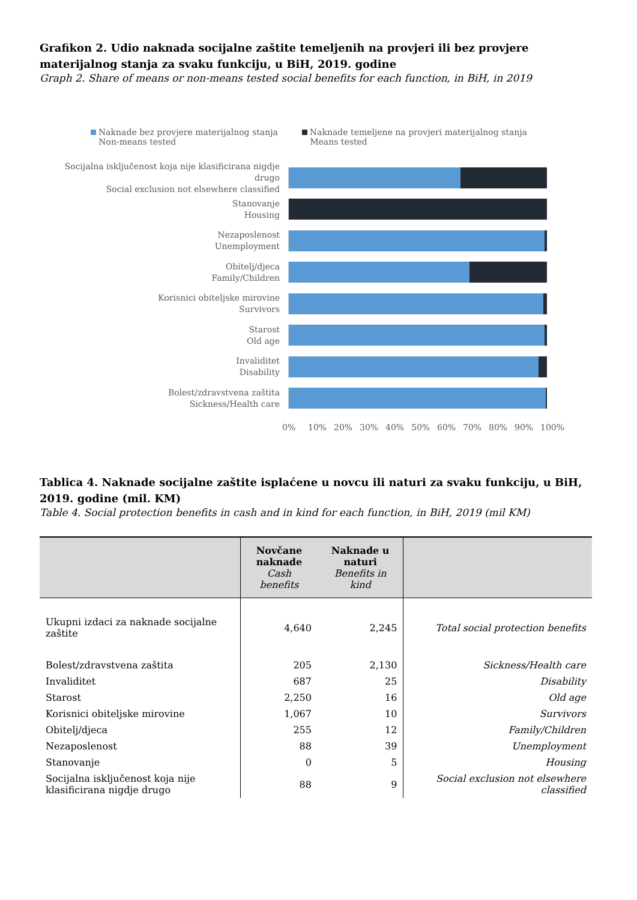Grafikon 2. Udio naknada socijalne zaštite temeljenih na provjeri ili bez provjere materijalnog stanja za svaku funkciju, u BiH, 2019. godine
Graph 2. Share of means or non-means tested social benefits for each function, in BiH, in 2019
Naknade bez provjere materijalnog stanja
Non-means tested
Naknade temeljene na provjeri materijalnog stanja
Means tested
Socijalna isključenost koja nije klasificirana nigdje drugo
Social exclusion not elsewhere classified
Stanovanje
Housing
Nezaposlenost
Unemployment
Obitelj/djeca
Family/Children
Korisnici obiteljske mirovine
Survivors
Starost
Old age
Invaliditet
Disability
Bolest/zdravstvena zaštita
Sickness/Health care
0% 10% 20% 30% 40% 50% 60% 70% 80% 90% 100%
Tablica 4. Naknade socijalne zaštite isplaćene u novcu ili naturi za svaku funkciju, u BiH, 2019. godine (mil. KM)
Table 4. Social protection benefits in cash and in kind for each function, in BiH, 2019 (mil KM)
| | Novčane naknade Cash benefits | Naknade u naturi Benefits in kind | |
| --- | --- | --- | --- |
| Ukupni izdaci za naknade socijalne zaštite | 4,640 | 2,245 | Total social protection benefits |
| Bolest/zdravstvena zaštita | 205 | 2,130 | Sickness/Health care |
| Invaliditet | 687 | 25 | Disability |
| Starost | 2,250 | 16 | Old age |
| Korisnici obiteljske mirovine | 1,067 | 10 | Survivors |
| Obitelj/djeca | 255 | 12 | Family/Children |
| Nezaposlenost | 88 | 39 | Unemployment |
| Stanovanje | 0 | 5 | Housing |
| Socijalna isključenost koja nije klasificirana nigdje drugo | 88 | 9 | Social exclusion not elsewhere classified |